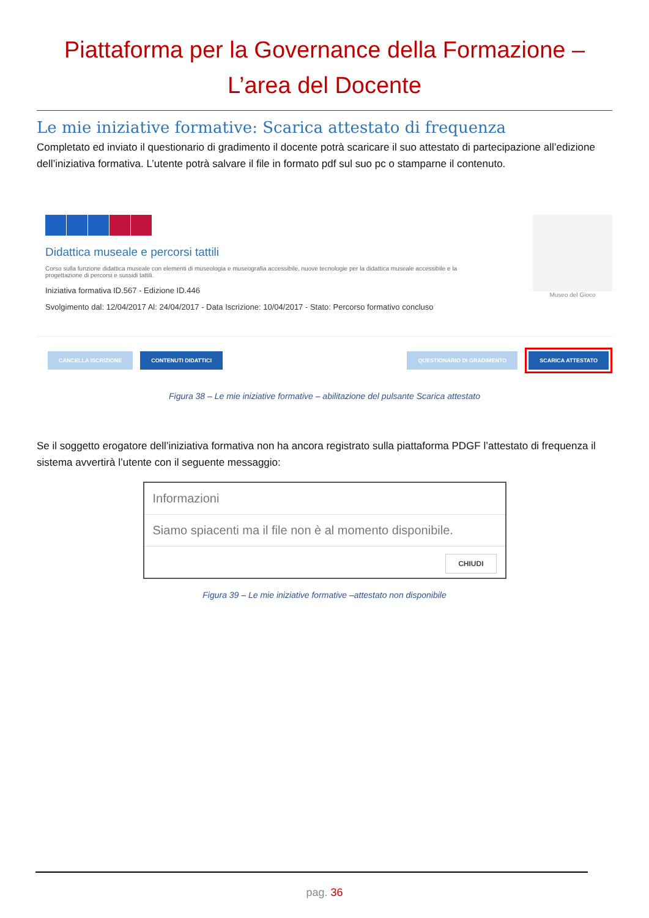Piattaforma per la Governance della Formazione –
L’area del Docente
Le mie iniziative formative: Scarica attestato di frequenza
Completato ed inviato il questionario di gradimento il docente potrà scaricare il suo attestato di partecipazione all’edizione dell’iniziativa formativa. L’utente potrà salvare il file in formato pdf sul suo pc o stamparne il contenuto.
Museo del Gioco
Didattica museale e percorsi tattili
Corso sulla funzione didattica museale con elementi di museologia e museografia accessibile, nuove tecnologie per la didattica museale accessibile e la progettazione di percorsi e sussidi tattili.
Iniziativa formativa ID.567 - Edizione ID.446
Svolgimento dal: 12/04/2017 Al: 24/04/2017 - Data Iscrizione: 10/04/2017 - Stato: Percorso formativo concluso
CANCELLA ISCRIZIONE CONTENUTI DIDATTICI QUESTIONARIO DI GRADIMENTO SCARICA ATTESTATO
Figura 38 – Le mie iniziative formative – abilitazione del pulsante Scarica attestato
Se il soggetto erogatore dell’iniziativa formativa non ha ancora registrato sulla piattaforma PDGF l’attestato di frequenza il sistema avvertirà l’utente con il seguente messaggio:
Informazioni
Siamo spiacenti ma il file non è al momento disponibile.
CHIUDI
Figura 39 – Le mie iniziative formative –attestato non disponibile
pag. 36